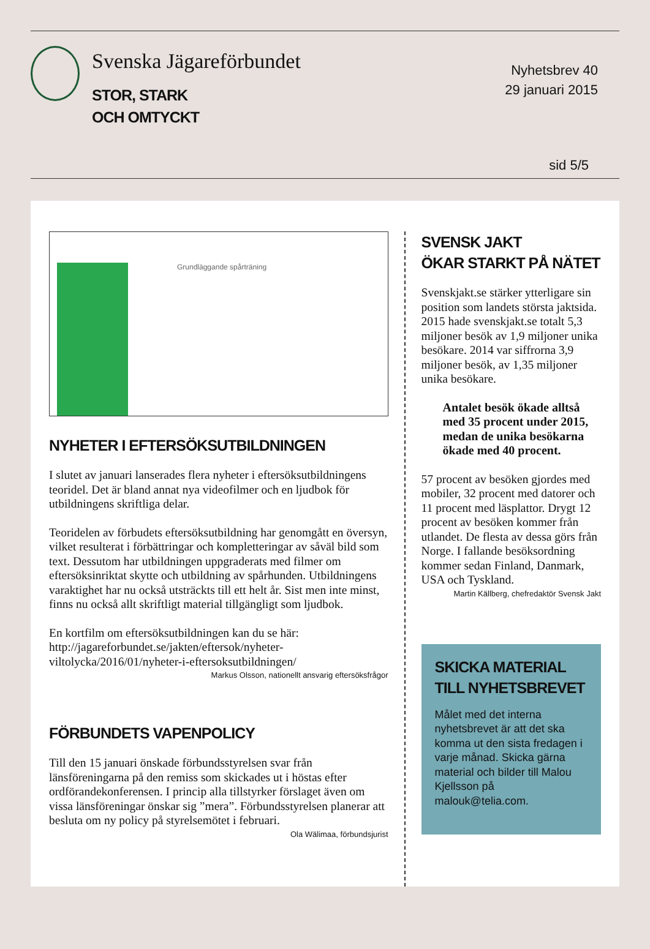Svenska Jägareförbundet
STOR, STARK
OCH OMTYCKT
Nyhetsbrev 40
29 januari 2015
sid 5/5
Grundläggande spårträning
NYHETER I EFTERSÖKSUTBILDNINGEN
I slutet av januari lanserades flera nyheter i eftersöksutbild­ningens teoridel. Det är bland annat nya videofilmer och en ljudbok för utbildningens skriftliga delar.
Teoridelen av förbudets eftersöksutbildning har genomgått en översyn, vilket resulterat i förbättringar och kompletteringar av såväl bild som text. Dessutom har utbildningen uppgraderats med filmer om eftersöksinriktat skytte och utbildning av spårhunden. Utbildningens varaktighet har nu också utsträckts till ett helt år. Sist men inte minst, finns nu också allt skriftligt material tillgängligt som ljudbok.
En kortfilm om eftersöksutbildningen kan du se här: http://jagareforbundet.se/jakten/eftersok/nyheter-viltolycka/2016/01/nyheter-i-eftersoksutbildningen/
Markus Olsson, nationellt ansvarig eftersöksfrågor
FÖRBUNDETS VAPENPOLICY
Till den 15 januari önskade förbundsstyrelsen svar från länsföreningarna på den remiss som skickades ut i höstas efter ordförandekonferensen. I princip alla tillstyrker förslaget även om vissa länsföreningar önskar sig ”mera”. Förbundsstyrelsen planerar att besluta om ny policy på styrelsemötet i februari.
Ola Wälimaa, förbundsjurist
SVENSK JAKT
ÖKAR STARKT PÅ NÄTET
Svenskjakt.se stärker ytterligare sin position som landets största jaktsida. 2015 hade svenskjakt.se totalt 5,3 miljoner besök av 1,9 miljoner unika besökare. 2014 var siffrorna 3,9 miljoner besök, av 1,35 miljoner unika besökare.
Antalet besök ökade alltså med 35 procent under 2015, medan de unika besökarna ökade med 40 procent.
57 procent av besöken gjordes med mobiler, 32 procent med datorer och 11 procent med läsplattor. Drygt 12 procent av besöken kommer från utlandet. De flesta av dessa görs från Norge. I fallande besöksordning kommer sedan Finland, Danmark, USA och Tyskland.
Martin Källberg, chefredaktör Svensk Jakt
SKICKA MATERIAL
TILL NYHETSBREVET
Målet med det interna nyhetsbrevet är att det ska komma ut den sista fredagen i varje månad. Skicka gärna material och bilder till Malou Kjellsson på malouk@telia.com.